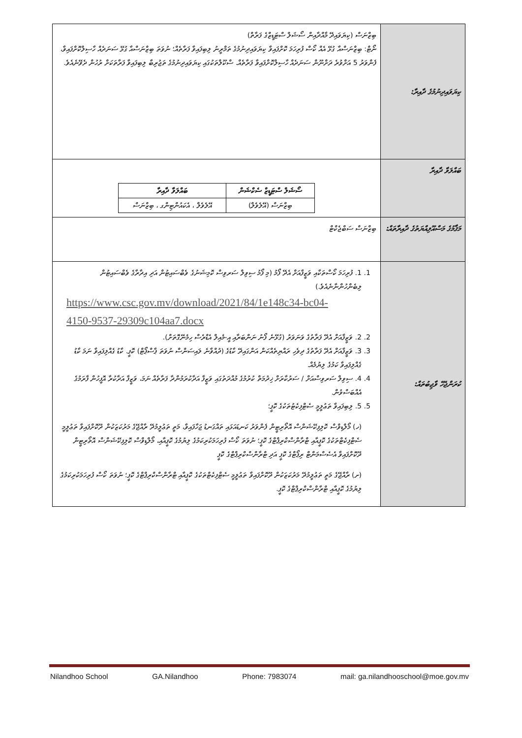| ކިޔަވައިދިނުމުގެ ދާއިރާ: | ބިޒްނަސް (ކިޔަވައިދޭ މާއްދާއިން ސޯޝަލް ސްޓަޑީޒްގެ ފަރާތް) ނޯޓް: ބިޒްނަސްއާ ގުޅޭ އެއް ކޯސް ފުރިހަމަ ކޮށްފައިވާ ކިޔަވައިދިނުމުގެ ތަމްރީނު ލިބިފައިވާ ފަރާތެއް؛ ނުވަތަ ބިޒްނަސްއާ ގުޅޭ ސަނަދެއް ހާސިލްކޮށްފައިވާ، ފެންވަރު 5 އަށްވުރެ ދަށްނޫން ސަނަދެއް ހާސިލްކޮށްފައިވާ ފަރާތެއް. ސްކޫލްތަކުގައި ކިޔަވައިދިނުމުގެ ތަޖުރިބާ ލިބިފައިވާ ފަރާތަކަށް ރުހުން ދެވޭނެއެވެ. |
| ބައްލަވާ ދާއިރާ | / ސޯޝަލް ސްޓަޑީޒް ސެކްޝަން / ބައްލަވާ ދާއިރާ / / ބިޒްނަސް (އޭލެވެލް) / އޭލެވެލް ، އެކައުންޓިންގ ، ބިޒްނަސް / |
| މަޤާމުގެ މަސްއޫލިއްޔަތުގެ ދާއިރާތައް: | ބިޒްނަސް ސަބްޖެކްޓް |
| ކުރަންޖެހޭ ވާޖިބުތައް: | 1. 1. ފުރިހަމަ ކޯސްތަކާއި ވަޒީފާއަށް އެދޭ ފޯމު (މި ފޯމު ސިވިލް ސަރވިސް ކޮމިޝަނުގެ ވެބްސައިޓުން އަދި އިދާރާގެ ވެބްސައިޓުން ލިބެންހުންނާނެއެވެ.) https://www.csc.gov.mv/download/2021/84/1e148c34-bc04-4150-9537-29309c104aa7.docx 2. 2. ވަޒީފާއަށް އެދޭ ފަރާތުގެ ވަނަވަރު (ގުޅޭނެ ފޯނު ނަންބަރާއި އީ-މެއިލް އެޑްރެސް ހިމެނޭގޮތަށް). 3. 3. ވަޒީފާއަށް އެދޭ ފަރާތުގެ ދިވެހި ރައްޔިތެއްކަން އަންގައިދޭ ކާޑުގެ (ދުއްވާނެ ލައިސަންސް ނުވަތަ ޕާސްޕޯޓް) ކޮޕީ. ކާޑު ގެއްލިފައިވާ ނަމަ ކާޑު ގެއްލިފައިވާ ކަމުގެ ލިޔުމެއް. 4. 4. ސިވިލް ސަރވިސްއަށް / ސަރުކާރަށް ޚިދުމަތް ކުރުމުގެ މުއްދަތުގައި ވަޒީފާ އަދާކުރަމުންދާ ފަރާތެއް ނަމަ، ވަޒީފާ އަދާކުރާ އޮފީހުން ފާރަމުގެ އެއްބަސްވުން. 5. 5. ލިބިފައިވާ ތަޢުލީމީ ސެޓްފިކެޓުތަކުގެ ކޮޕީ؛ (ހ) މޯލްޑިވްސް ކޮލިފިކޭޝަންސް އޮތޯރިޓީން ފެންވަރު ކަނޑައަޅައި ތައްގަނޑު ޖަހާފައިވާ، މަތީ ތަޢުލީމުދޭ ރާއްޖޭގެ މަރުކަޒަކުން ދޫކޮށްފައިވާ ތަޢުލީމީ ސެޓްފިކެޓްތަކުގެ ކޮޕީއާއި ޓްރާންސްކްރިޕްޓްގެ ކޮޕީ؛ ނުވަތަ ކޯސް ފުރިހަމަކުރިކަމުގެ ލިޔުމުގެ ކޮޕީއާއި، މޯލްޑިވްސް ކޮލިފިކޭޝަންސް އޮތޯރިޓީން ދޫކޮށްފައިވާ އެސެސްމަންޓް ރިޕޯޓްގެ ކޮޕީ އަދި ޓްރާންސްކްރިޕްޓްގެ ކޮޕީ (ށ) ރާއްޖޭގެ މަތީ ތަޢުލީމުދޭ މަރުކަޒަކުން ދޫކޮށްފައިވާ ތަޢުލީމީ ސެޓްފިކެޓްތަކުގެ ކޮޕީއާއި ޓްރާންސްކްރިޕްޓްގެ ކޮޕީ؛ ނުވަތަ ކޯސް ފުރިހަމަކުރިކަމުގެ ލިޔުމުގެ ކޮޕީއާއި ޓްރާންސްކްރިޕްޓްގެ ކޮޕީ. |
Nilandhoo School GA.Nilandhoo Phone: 7983074 mail: ga.nilandhooschool@moe.gov.mv